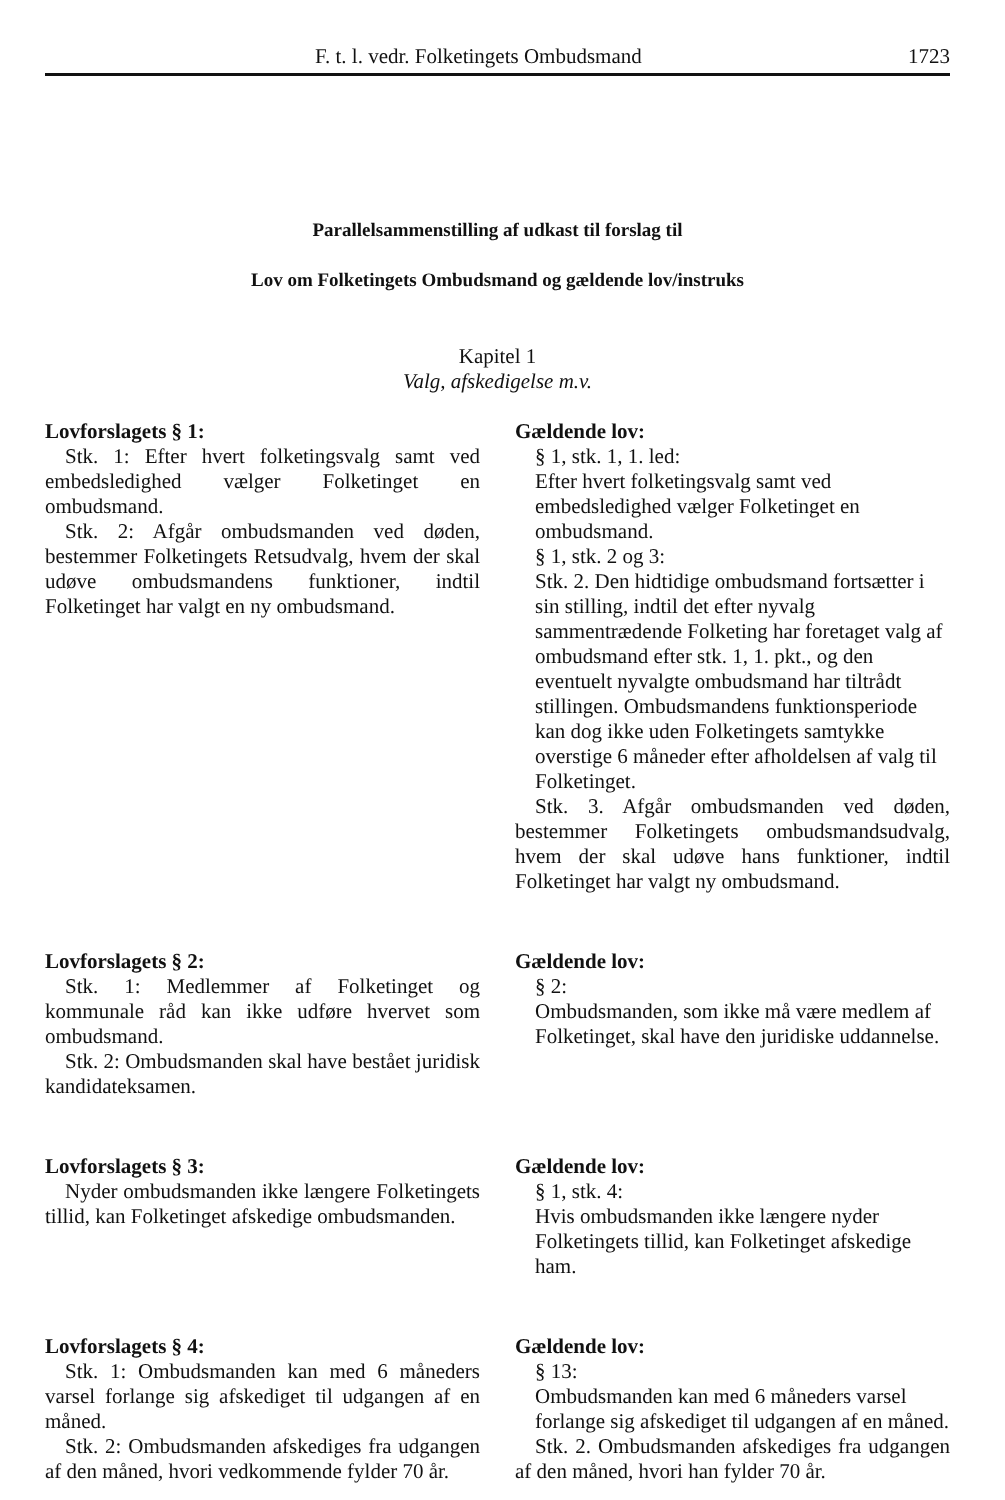F. t. l. vedr. Folketingets Ombudsmand 1723
Parallelsammenstilling af udkast til forslag til
Lov om Folketingets Ombudsmand og gældende lov/instruks
Kapitel 1
Valg, afskedigelse m.v.
Lovforslagets § 1:
Stk. 1: Efter hvert folketingsvalg samt ved embedsledighed vælger Folketinget en ombudsmand.
Stk. 2: Afgår ombudsmanden ved døden, bestemmer Folketingets Retsudvalg, hvem der skal udøve ombudsmandens funktioner, indtil Folketinget har valgt en ny ombudsmand.
Gældende lov:
§ 1, stk. 1, 1. led:
Efter hvert folketingsvalg samt ved embedsledighed vælger Folketinget en ombudsmand.
§ 1, stk. 2 og 3:
Stk. 2. Den hidtidige ombudsmand fortsætter i sin stilling, indtil det efter nyvalg sammentrædende Folketing har foretaget valg af ombudsmand efter stk. 1, 1. pkt., og den eventuelt nyvalgte ombudsmand har tiltrådt stillingen. Ombudsmandens funktionsperiode kan dog ikke uden Folketingets samtykke overstige 6 måneder efter afholdelsen af valg til Folketinget.
Stk. 3. Afgår ombudsmanden ved døden, bestemmer Folketingets ombudsmandsudvalg, hvem der skal udøve hans funktioner, indtil Folketinget har valgt ny ombudsmand.
Lovforslagets § 2:
Stk. 1: Medlemmer af Folketinget og kommunale råd kan ikke udføre hvervet som ombudsmand.
Stk. 2: Ombudsmanden skal have bestået juridisk kandidateksamen.
Gældende lov:
§ 2:
Ombudsmanden, som ikke må være medlem af Folketinget, skal have den juridiske uddannelse.
Lovforslagets § 3:
Nyder ombudsmanden ikke længere Folketingets tillid, kan Folketinget afskedige ombudsmanden.
Gældende lov:
§ 1, stk. 4:
Hvis ombudsmanden ikke længere nyder Folketingets tillid, kan Folketinget afskedige ham.
Lovforslagets § 4:
Stk. 1: Ombudsmanden kan med 6 måneders varsel forlange sig afskediget til udgangen af en måned.
Stk. 2: Ombudsmanden afskediges fra udgangen af den måned, hvori vedkommende fylder 70 år.
Gældende lov:
§ 13:
Ombudsmanden kan med 6 måneders varsel forlange sig afskediget til udgangen af en måned.
Stk. 2. Ombudsmanden afskediges fra udgangen af den måned, hvori han fylder 70 år.